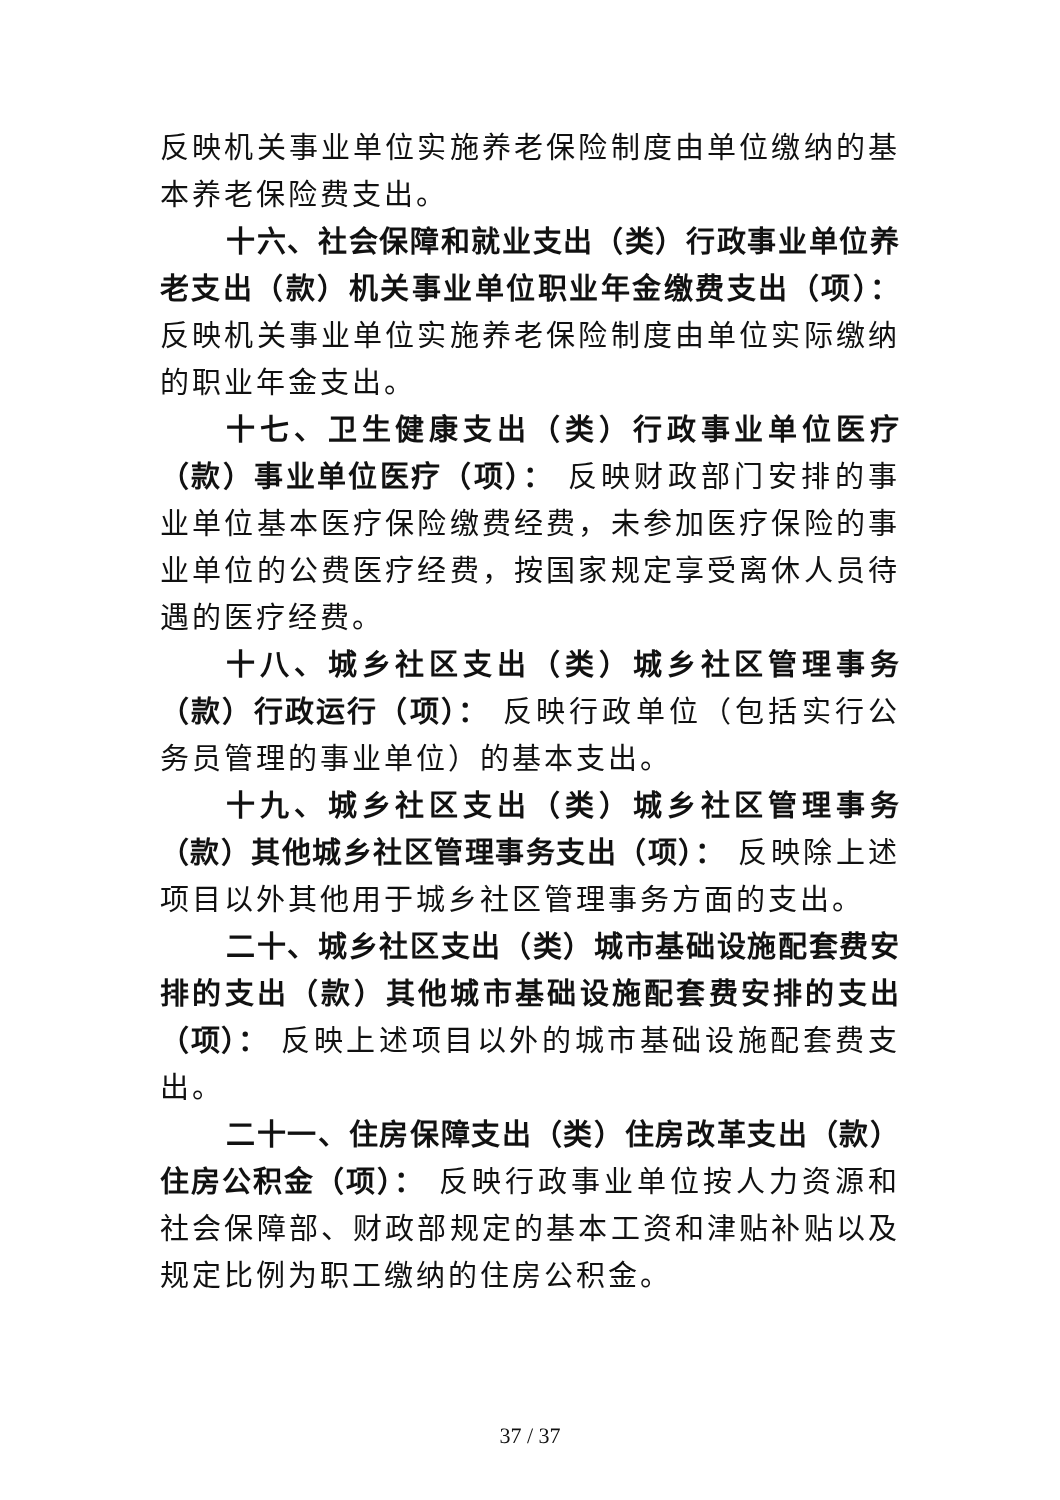反映机关事业单位实施养老保险制度由单位缴纳的基本养老保险费支出。
十六、社会保障和就业支出（类）行政事业单位养老支出（款）机关事业单位职业年金缴费支出（项）： 反映机关事业单位实施养老保险制度由单位实际缴纳的职业年金支出。
十七、卫生健康支出（类）行政事业单位医疗（款）事业单位医疗（项）： 反映财政部门安排的事业单位基本医疗保险缴费经费，未参加医疗保险的事业单位的公费医疗经费，按国家规定享受离休人员待遇的医疗经费。
十八、城乡社区支出（类）城乡社区管理事务（款）行政运行（项）： 反映行政单位（包括实行公务员管理的事业单位）的基本支出。
十九、城乡社区支出（类）城乡社区管理事务（款）其他城乡社区管理事务支出（项）： 反映除上述项目以外其他用于城乡社区管理事务方面的支出。
二十、城乡社区支出（类）城市基础设施配套费安排的支出（款）其他城市基础设施配套费安排的支出（项）： 反映上述项目以外的城市基础设施配套费支出。
二十一、住房保障支出（类）住房改革支出（款）住房公积金（项）： 反映行政事业单位按人力资源和社会保障部、财政部规定的基本工资和津贴补贴以及规定比例为职工缴纳的住房公积金。
37 / 37